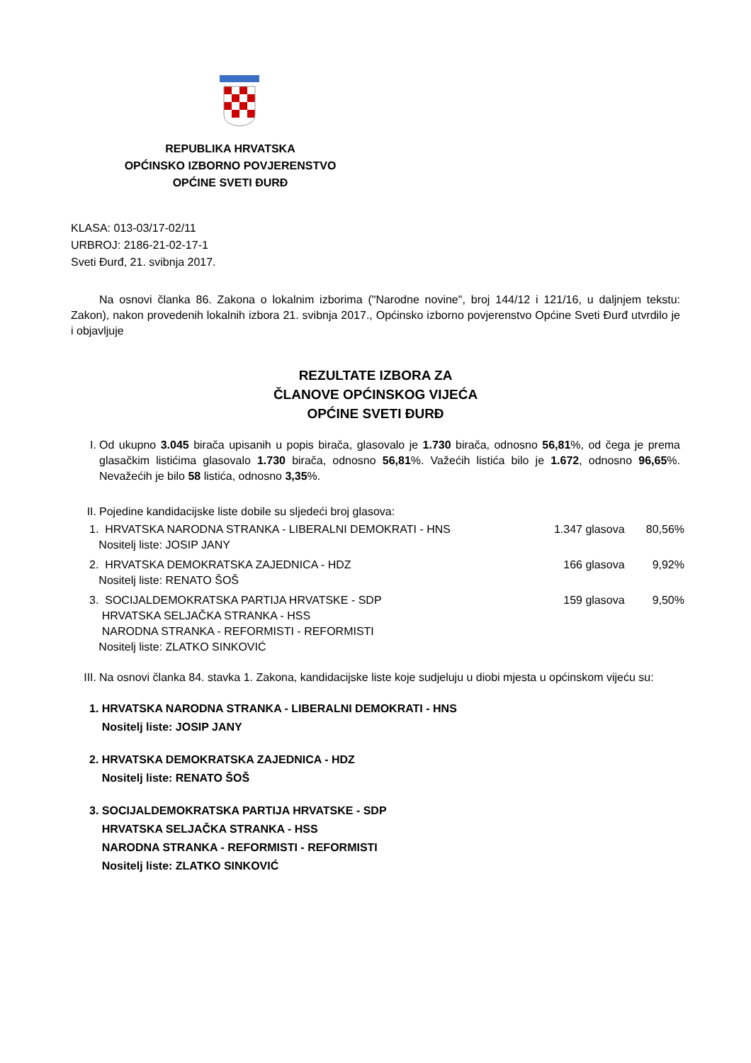REPUBLIKA HRVATSKA
OPĆINSKO IZBORNO POVJERENSTVO
OPĆINE SVETI ĐURĐ
KLASA: 013-03/17-02/11
URBROJ: 2186-21-02-17-1
Sveti Đurđ, 21. svibnja 2017.
Na osnovi članka 86. Zakona o lokalnim izborima ("Narodne novine", broj 144/12 i 121/16, u daljnjem tekstu: Zakon), nakon provedenih lokalnih izbora 21. svibnja 2017., Općinsko izborno povjerenstvo Općine Sveti Đurđ utvrdilo je i objavljuje
REZULTATE IZBORA ZA
ČLANOVE OPĆINSKOG VIJEĆA
OPĆINE SVETI ĐURĐ
I.
Od ukupno 3.045 birača upisanih u popis birača, glasovalo je 1.730 birača, odnosno 56,81%, od čega je prema glasačkim listićima glasovalo 1.730 birača, odnosno 56,81%. Važećih listića bilo je 1.672, odnosno 96,65%. Nevažećih je bilo 58 listića, odnosno 3,35%.
II.
Pojedine kandidacijske liste dobile su sljedeći broj glasova:
| 1. HRVATSKA NARODNA STRANKA - LIBERALNI DEMOKRATI - HNS Nositelj liste: JOSIP JANY | 1.347 | glasova | 80,56% |
| 2. HRVATSKA DEMOKRATSKA ZAJEDNICA - HDZ Nositelj liste: RENATO ŠOŠ | 166 | glasova | 9,92% |
| 3. SOCIJALDEMOKRATSKA PARTIJA HRVATSKE - SDP HRVATSKA SELJAČKA STRANKA - HSS NARODNA STRANKA - REFORMISTI - REFORMISTI Nositelj liste: ZLATKO SINKOVIĆ | 159 | glasova | 9,50% |
III.
Na osnovi članka 84. stavka 1. Zakona, kandidacijske liste koje sudjeluju u diobi mjesta u općinskom vijeću su:
1. HRVATSKA NARODNA STRANKA - LIBERALNI DEMOKRATI - HNS
Nositelj liste: JOSIP JANY
2. HRVATSKA DEMOKRATSKA ZAJEDNICA - HDZ
Nositelj liste: RENATO ŠOŠ
3. SOCIJALDEMOKRATSKA PARTIJA HRVATSKE - SDP
HRVATSKA SELJAČKA STRANKA - HSS
NARODNA STRANKA - REFORMISTI - REFORMISTI
Nositelj liste: ZLATKO SINKOVIĆ